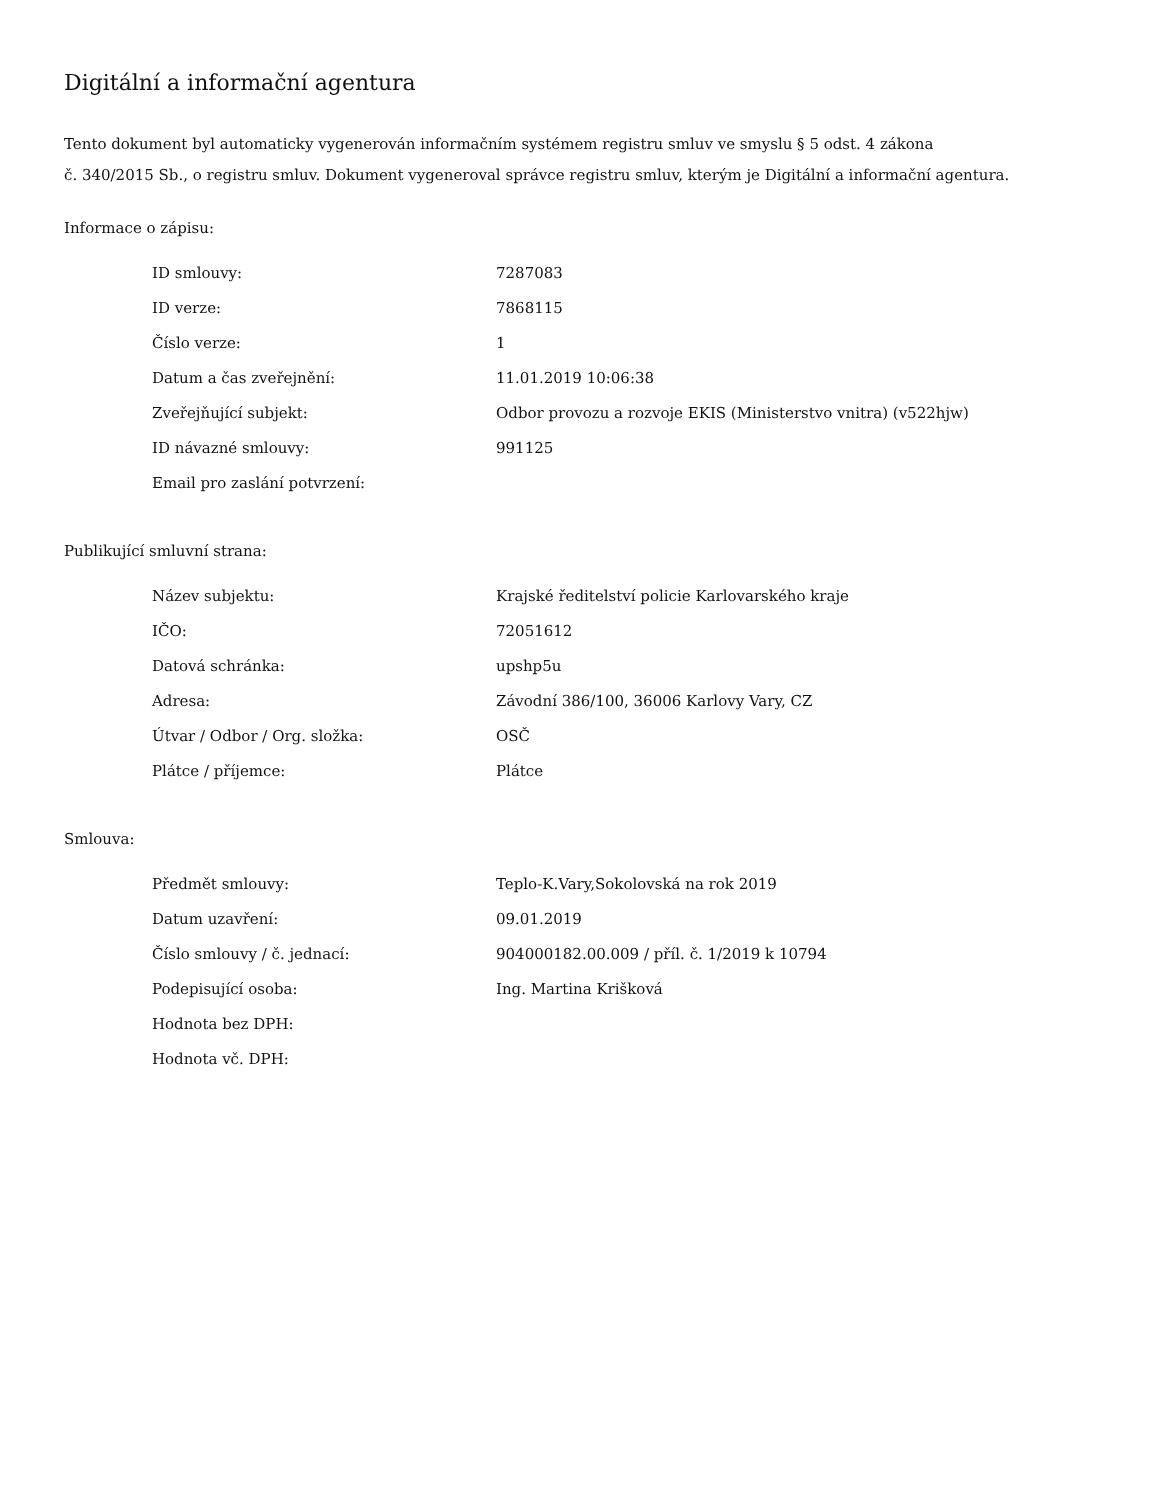Digitální a informační agentura
Tento dokument byl automaticky vygenerován informačním systémem registru smluv ve smyslu § 5 odst. 4 zákona
č. 340/2015 Sb., o registru smluv. Dokument vygeneroval správce registru smluv, kterým je Digitální a informační agentura.
Informace o zápisu:
| ID smlouvy: | 7287083 |
| ID verze: | 7868115 |
| Číslo verze: | 1 |
| Datum a čas zveřejnění: | 11.01.2019 10:06:38 |
| Zveřejňující subjekt: | Odbor provozu a rozvoje EKIS (Ministerstvo vnitra) (v522hjw) |
| ID návazné smlouvy: | 991125 |
| Email pro zaslání potvrzení: | |
Publikující smluvní strana:
| Název subjektu: | Krajské ředitelství policie Karlovarského kraje |
| IČO: | 72051612 |
| Datová schránka: | upshp5u |
| Adresa: | Závodní 386/100, 36006 Karlovy Vary, CZ |
| Útvar / Odbor / Org. složka: | OSČ |
| Plátce / příjemce: | Plátce |
Smlouva:
| Předmět smlouvy: | Teplo-K.Vary,Sokolovská na rok 2019 |
| Datum uzavření: | 09.01.2019 |
| Číslo smlouvy / č. jednací: | 904000182.00.009 / příl. č. 1/2019 k 10794 |
| Podepisující osoba: | Ing. Martina Krišková |
| Hodnota bez DPH: | |
| Hodnota vč. DPH: | |